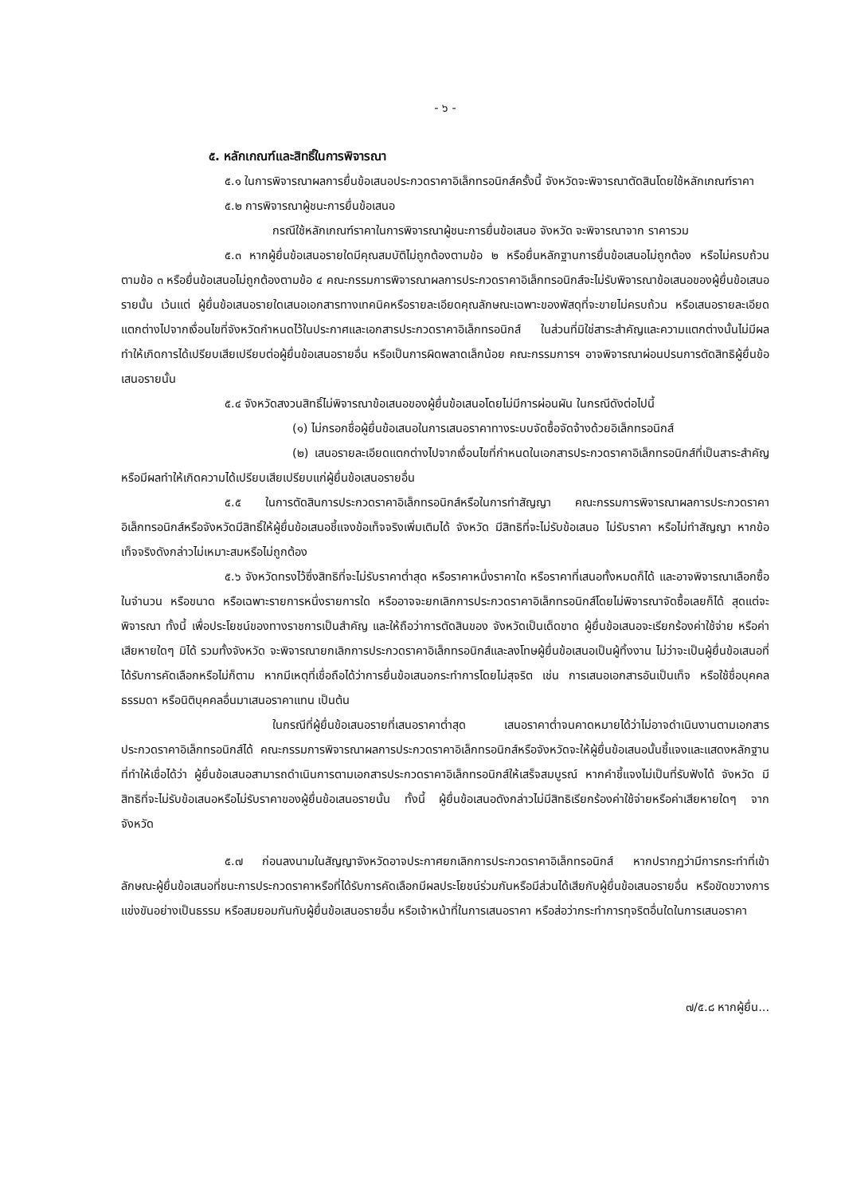- ๖ -
๕. หลักเกณฑ์และสิทธิ์ในการพิจารณา
๕.๑ ในการพิจารณาผลการยื่นข้อเสนอประกวดราคาอิเล็กทรอนิกส์ครั้งนี้ จังหวัดจะพิจารณาตัดสินโดยใช้หลักเกณฑ์ราคา
๕.๒ การพิจารณาผู้ชนะการยื่นข้อเสนอ
กรณีใช้หลักเกณฑ์ราคาในการพิจารณาผู้ชนะการยื่นข้อเสนอ จังหวัด จะพิจารณาจาก ราคารวม
๕.๓ หากผู้ยื่นข้อเสนอรายใดมีคุณสมบัติไม่ถูกต้องตามข้อ ๒ หรือยื่นหลักฐานการยื่นข้อเสนอไม่ถูกต้อง หรือไม่ครบถ้วนตามข้อ ๓ หรือยื่นข้อเสนอไม่ถูกต้องตามข้อ ๔ คณะกรรมการพิจารณาผลการประกวดราคาอิเล็กทรอนิกส์จะไม่รับพิจารณาข้อเสนอของผู้ยื่นข้อเสนอรายนั้น เว้นแต่ ผู้ยื่นข้อเสนอรายใดเสนอเอกสารทางเทคนิคหรือรายละเอียดคุณลักษณะเฉพาะของพัสดุที่จะขายไม่ครบถ้วน หรือเสนอรายละเอียดแตกต่างไปจากเงื่อนไขที่จังหวัดกำหนดไว้ในประกาศและเอกสารประกวดราคาอิเล็กทรอนิกส์ ในส่วนที่มิใช่สาระสำคัญและความแตกต่างนั้นไม่มีผลทำให้เกิดการได้เปรียบเสียเปรียบต่อผู้ยื่นข้อเสนอรายอื่น หรือเป็นการผิดพลาดเล็กน้อย คณะกรรมการฯ อาจพิจารณาผ่อนปรนการตัดสิทธิผู้ยื่นข้อเสนอรายนั้น
๕.๔ จังหวัดสงวนสิทธิ์ไม่พิจารณาข้อเสนอของผู้ยื่นข้อเสนอโดยไม่มีการผ่อนผัน ในกรณีดังต่อไปนี้
(๑) ไม่กรอกชื่อผู้ยื่นข้อเสนอในการเสนอราคาทางระบบจัดซื้อจัดจ้างด้วยอิเล็กทรอนิกส์
(๒) เสนอรายละเอียดแตกต่างไปจากเงื่อนไขที่กำหนดในเอกสารประกวดราคาอิเล็กทรอนิกส์ที่เป็นสาระสำคัญ หรือมีผลทำให้เกิดความได้เปรียบเสียเปรียบแก่ผู้ยื่นข้อเสนอรายอื่น
๕.๕ ในการตัดสินการประกวดราคาอิเล็กทรอนิกส์หรือในการทำสัญญา คณะกรรมการพิจารณาผลการประกวดราคาอิเล็กทรอนิกส์หรือจังหวัดมีสิทธิ์ให้ผู้ยื่นข้อเสนอชี้แจงข้อเท็จจริงเพิ่มเติมได้ จังหวัด มีสิทธิที่จะไม่รับข้อเสนอ ไม่รับราคา หรือไม่ทำสัญญา หากข้อเท็จจริงดังกล่าวไม่เหมาะสมหรือไม่ถูกต้อง
๕.๖ จังหวัดทรงไว้ซึ่งสิทธิที่จะไม่รับราคาต่ำสุด หรือราคาหนึ่งราคาใด หรือราคาที่เสนอทั้งหมดก็ได้ และอาจพิจารณาเลือกซื้อในจำนวน หรือขนาด หรือเฉพาะรายการหนึ่งรายการใด หรืออาจจะยกเลิกการประกวดราคาอิเล็กทรอนิกส์โดยไม่พิจารณาจัดซื้อเลยก็ได้ สุดแต่จะพิจารณา ทั้งนี้ เพื่อประโยชน์ของทางราชการเป็นสำคัญ และให้ถือว่าการตัดสินของ จังหวัดเป็นเด็ดขาด ผู้ยื่นข้อเสนอจะเรียกร้องค่าใช้จ่าย หรือค่าเสียหายใดๆ มิได้ รวมทั้งจังหวัด จะพิจารณายกเลิกการประกวดราคาอิเล็กทรอนิกส์และลงโทษผู้ยื่นข้อเสนอเป็นผู้ทิ้งงาน ไม่ว่าจะเป็นผู้ยื่นข้อเสนอที่ได้รับการคัดเลือกหรือไม่ก็ตาม หากมีเหตุที่เชื่อถือได้ว่าการยื่นข้อเสนอกระทำการโดยไม่สุจริต เช่น การเสนอเอกสารอันเป็นเท็จ หรือใช้ชื่อบุคคลธรรมดา หรือนิติบุคคลอื่นมาเสนอราคาแทน เป็นต้น
ในกรณีที่ผู้ยื่นข้อเสนอรายที่เสนอราคาต่ำสุด เสนอราคาต่ำจนคาดหมายได้ว่าไม่อาจดำเนินงานตามเอกสารประกวดราคาอิเล็กทรอนิกส์ได้ คณะกรรมการพิจารณาผลการประกวดราคาอิเล็กทรอนิกส์หรือจังหวัดจะให้ผู้ยื่นข้อเสนอนั้นชี้แจงและแสดงหลักฐานที่ทำให้เชื่อได้ว่า ผู้ยื่นข้อเสนอสามารถดำเนินการตามเอกสารประกวดราคาอิเล็กทรอนิกส์ให้เสร็จสมบูรณ์ หากคำชี้แจงไม่เป็นที่รับฟังได้ จังหวัด มีสิทธิที่จะไม่รับข้อเสนอหรือไม่รับราคาของผู้ยื่นข้อเสนอรายนั้น ทั้งนี้ ผู้ยื่นข้อเสนอดังกล่าวไม่มีสิทธิเรียกร้องค่าใช้จ่ายหรือค่าเสียหายใดๆ จากจังหวัด
๕.๗ ก่อนลงนามในสัญญาจังหวัดอาจประกาศยกเลิกการประกวดราคาอิเล็กทรอนิกส์ หากปรากฏว่ามีการกระทำที่เข้าลักษณะผู้ยื่นข้อเสนอที่ชนะการประกวดราคาหรือที่ได้รับการคัดเลือกมีผลประโยชน์ร่วมกันหรือมีส่วนได้เสียกับผู้ยื่นข้อเสนอรายอื่น หรือขัดขวางการแข่งขันอย่างเป็นธรรม หรือสมยอมกันกับผู้ยื่นข้อเสนอรายอื่น หรือเจ้าหน้าที่ในการเสนอราคา หรือส่อว่ากระทำการทุจริตอื่นใดในการเสนอราคา
๗/๕.๘ หากผู้ยื่น...